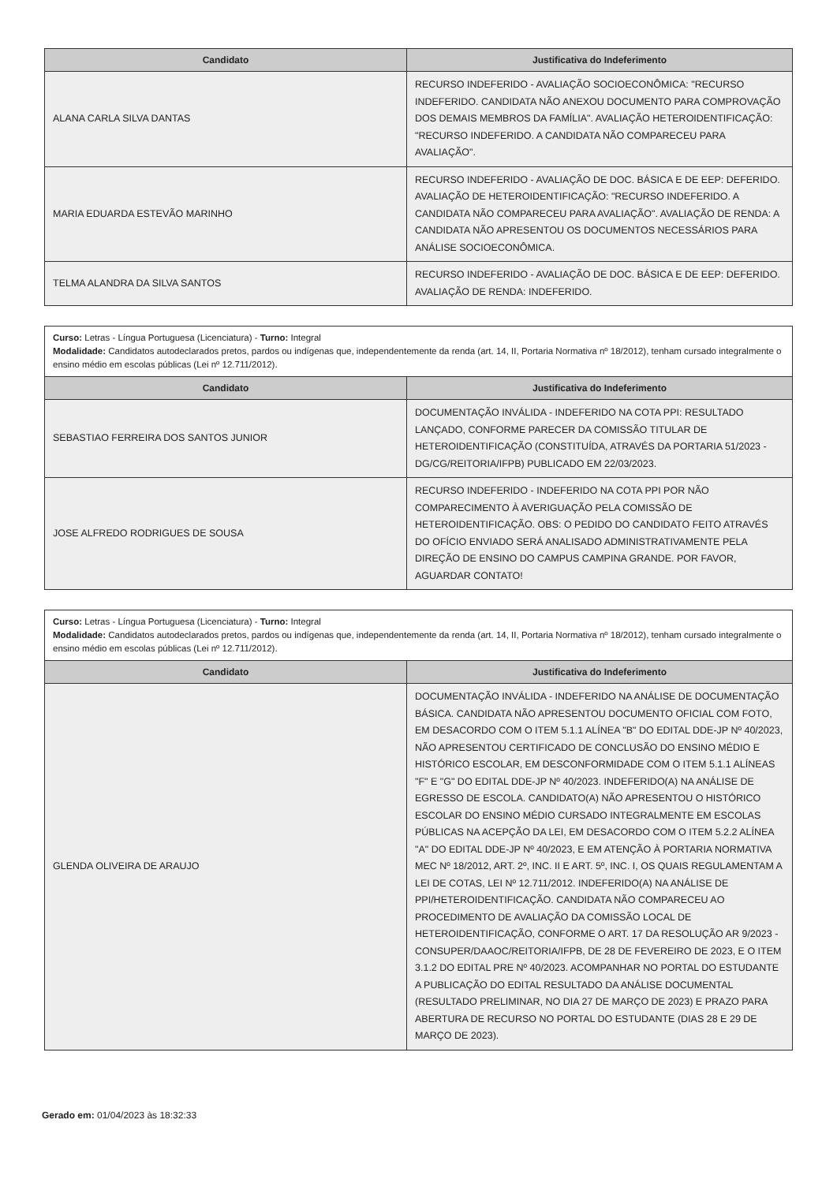| Candidato | Justificativa do Indeferimento |
| --- | --- |
| ALANA CARLA SILVA DANTAS | RECURSO INDEFERIDO - AVALIAÇÃO SOCIOECONÔMICA: "RECURSO INDEFERIDO. CANDIDATA NÃO ANEXOU DOCUMENTO PARA COMPROVAÇÃO DOS DEMAIS MEMBROS DA FAMÍLIA". AVALIAÇÃO HETEROIDENTIFICAÇÃO: "RECURSO INDEFERIDO. A CANDIDATA NÃO COMPARECEU PARA AVALIAÇÃO". |
| MARIA EDUARDA ESTEVÃO MARINHO | RECURSO INDEFERIDO - AVALIAÇÃO DE DOC. BÁSICA E DE EEP: DEFERIDO. AVALIAÇÃO DE HETEROIDENTIFICAÇÃO: "RECURSO INDEFERIDO. A CANDIDATA NÃO COMPARECEU PARA AVALIAÇÃO". AVALIAÇÃO DE RENDA: A CANDIDATA NÃO APRESENTOU OS DOCUMENTOS NECESSÁRIOS PARA ANÁLISE SOCIOECONÔMICA. |
| TELMA ALANDRA DA SILVA SANTOS | RECURSO INDEFERIDO - AVALIAÇÃO DE DOC. BÁSICA E DE EEP: DEFERIDO. AVALIAÇÃO DE RENDA: INDEFERIDO. |
Curso: Letras - Língua Portuguesa (Licenciatura) - Turno: Integral
Modalidade: Candidatos autodeclarados pretos, pardos ou indígenas que, independentemente da renda (art. 14, II, Portaria Normativa nº 18/2012), tenham cursado integralmente o ensino médio em escolas públicas (Lei nº 12.711/2012).
| Candidato | Justificativa do Indeferimento |
| --- | --- |
| SEBASTIAO FERREIRA DOS SANTOS JUNIOR | DOCUMENTAÇÃO INVÁLIDA - INDEFERIDO NA COTA PPI: RESULTADO LANÇADO, CONFORME PARECER DA COMISSÃO TITULAR DE HETEROIDENTIFICAÇÃO (CONSTITUÍDA, ATRAVÉS DA PORTARIA 51/2023 - DG/CG/REITORIA/IFPB) PUBLICADO EM 22/03/2023. |
| JOSE ALFREDO RODRIGUES DE SOUSA | RECURSO INDEFERIDO - INDEFERIDO NA COTA PPI POR NÃO COMPARECIMENTO À AVERIGUAÇÃO PELA COMISSÃO DE HETEROIDENTIFICAÇÃO. OBS: O PEDIDO DO CANDIDATO FEITO ATRAVÉS DO OFÍCIO ENVIADO SERÁ ANALISADO ADMINISTRATIVAMENTE PELA DIREÇÃO DE ENSINO DO CAMPUS CAMPINA GRANDE. POR FAVOR, AGUARDAR CONTATO! |
Curso: Letras - Língua Portuguesa (Licenciatura) - Turno: Integral
Modalidade: Candidatos autodeclarados pretos, pardos ou indígenas que, independentemente da renda (art. 14, II, Portaria Normativa nº 18/2012), tenham cursado integralmente o ensino médio em escolas públicas (Lei nº 12.711/2012).
| Candidato | Justificativa do Indeferimento |
| --- | --- |
| GLENDA OLIVEIRA DE ARAUJO | DOCUMENTAÇÃO INVÁLIDA - INDEFERIDO NA ANÁLISE DE DOCUMENTAÇÃO BÁSICA. CANDIDATA NÃO APRESENTOU DOCUMENTO OFICIAL COM FOTO, EM DESACORDO COM O ITEM 5.1.1 ALÍNEA "B" DO EDITAL DDE-JP Nº 40/2023, NÃO APRESENTOU CERTIFICADO DE CONCLUSÃO DO ENSINO MÉDIO E HISTÓRICO ESCOLAR, EM DESCONFORMIDADE COM O ITEM 5.1.1 ALÍNEAS "F" E "G" DO EDITAL DDE-JP Nº 40/2023. INDEFERIDO(A) NA ANÁLISE DE EGRESSO DE ESCOLA. CANDIDATO(A) NÃO APRESENTOU O HISTÓRICO ESCOLAR DO ENSINO MÉDIO CURSADO INTEGRALMENTE EM ESCOLAS PÚBLICAS NA ACEPÇÃO DA LEI, EM DESACORDO COM O ITEM 5.2.2 ALÍNEA "A" DO EDITAL DDE-JP Nº 40/2023, E EM ATENÇÃO À PORTARIA NORMATIVA MEC Nº 18/2012, ART. 2º, INC. II E ART. 5º, INC. I, OS QUAIS REGULAMENTAM A LEI DE COTAS, LEI Nº 12.711/2012. INDEFERIDO(A) NA ANÁLISE DE PPI/HETEROIDENTIFICAÇÃO. CANDIDATA NÃO COMPARECEU AO PROCEDIMENTO DE AVALIAÇÃO DA COMISSÃO LOCAL DE HETEROIDENTIFICAÇÃO, CONFORME O ART. 17 DA RESOLUÇÃO AR 9/2023 - CONSUPER/DAAOC/REITORIA/IFPB, DE 28 DE FEVEREIRO DE 2023, E O ITEM 3.1.2 DO EDITAL PRE Nº 40/2023. ACOMPANHAR NO PORTAL DO ESTUDANTE A PUBLICAÇÃO DO EDITAL RESULTADO DA ANÁLISE DOCUMENTAL (RESULTADO PRELIMINAR, NO DIA 27 DE MARÇO DE 2023) E PRAZO PARA ABERTURA DE RECURSO NO PORTAL DO ESTUDANTE (DIAS 28 E 29 DE MARÇO DE 2023). |
Gerado em: 01/04/2023 às 18:32:33